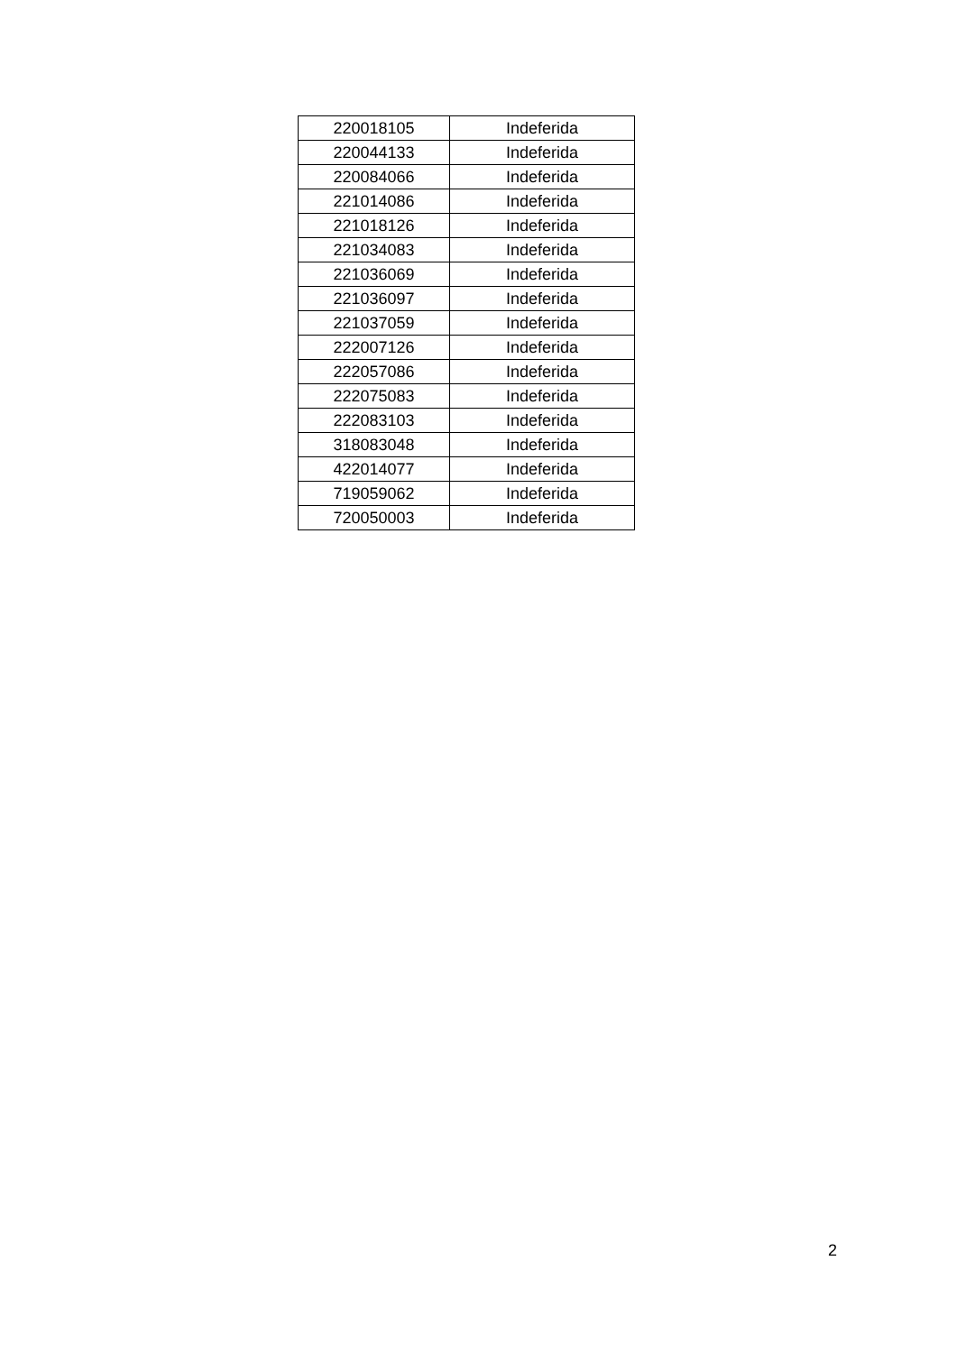| 220018105 | Indeferida |
| 220044133 | Indeferida |
| 220084066 | Indeferida |
| 221014086 | Indeferida |
| 221018126 | Indeferida |
| 221034083 | Indeferida |
| 221036069 | Indeferida |
| 221036097 | Indeferida |
| 221037059 | Indeferida |
| 222007126 | Indeferida |
| 222057086 | Indeferida |
| 222075083 | Indeferida |
| 222083103 | Indeferida |
| 318083048 | Indeferida |
| 422014077 | Indeferida |
| 719059062 | Indeferida |
| 720050003 | Indeferida |
2